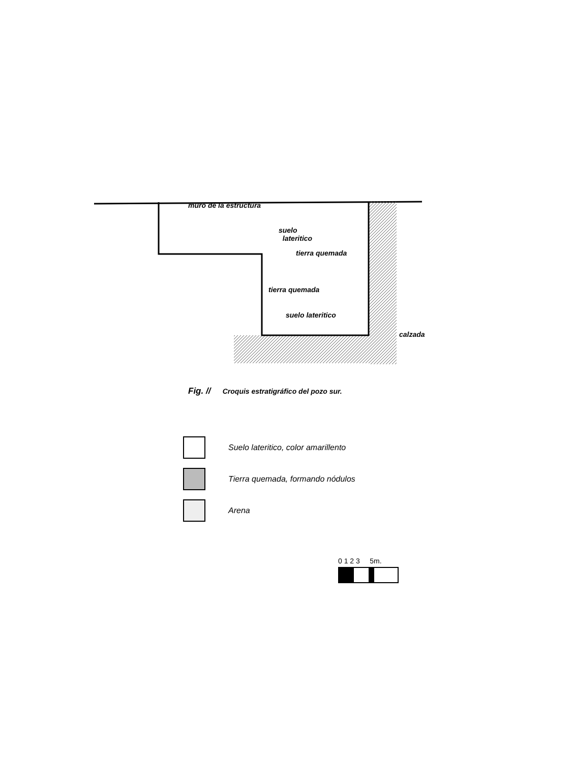muro de la estructura
suelo
lateritico
tierra quemada
tierra quemada
suelo lateritico
calzada
Fig. // Croquis estratigráfico del pozo sur.
Suelo lateritico, color amarillento
Tierra quemada, formando nódulos
Arena
0 1 2 3 5m.